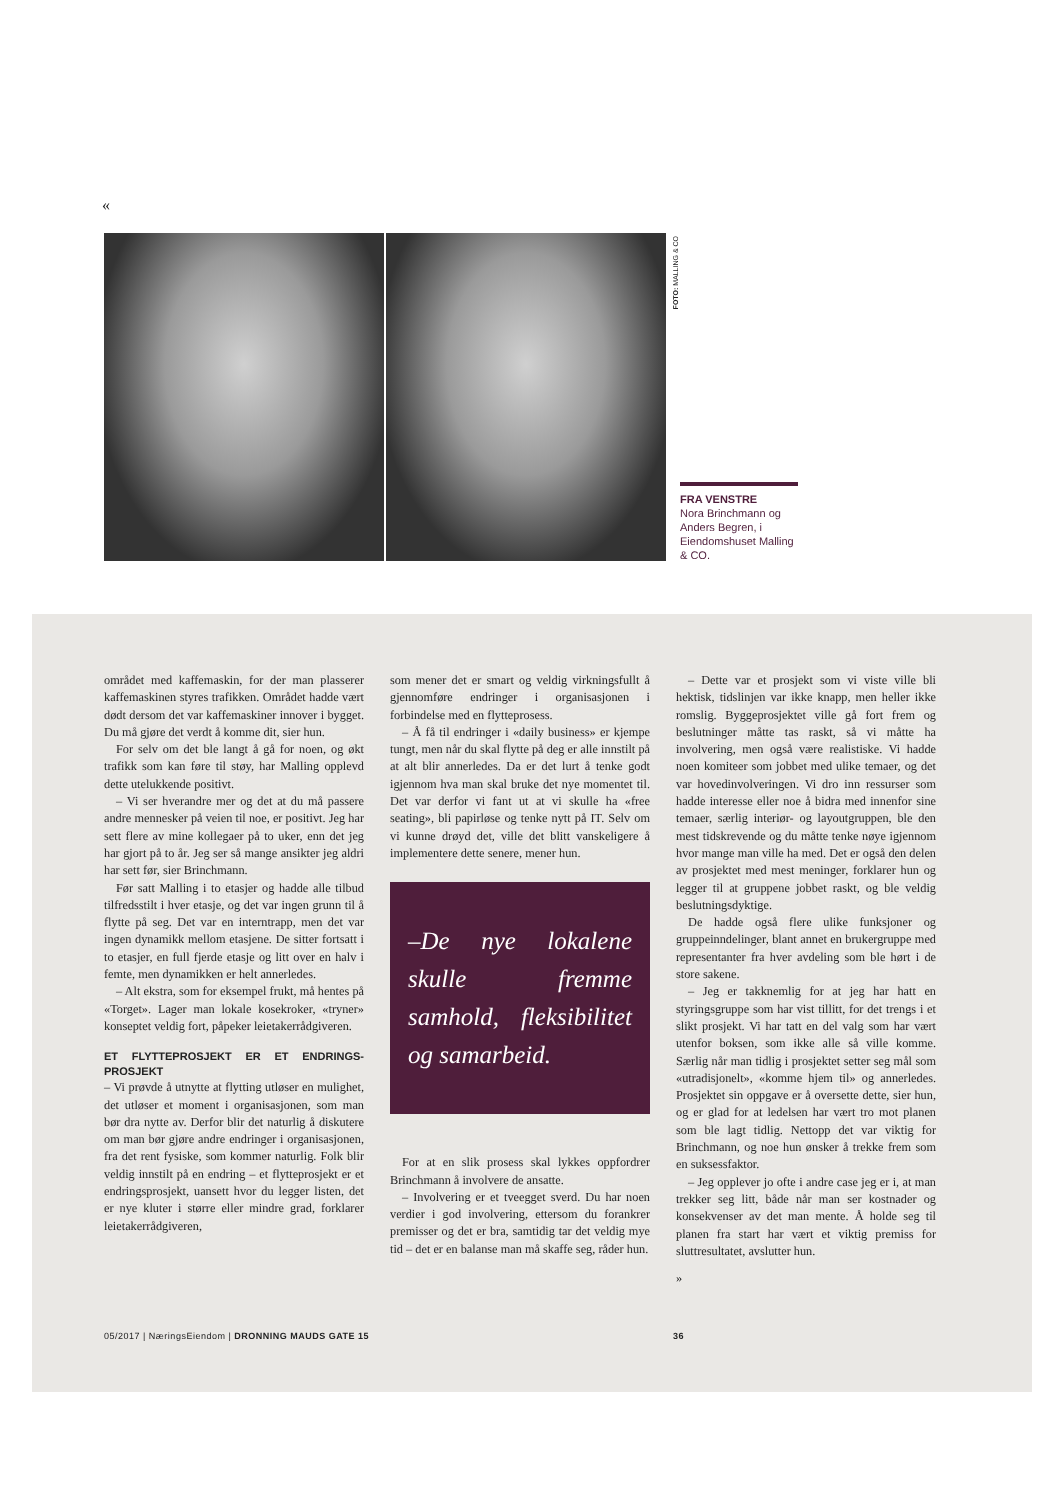«
FOTO: MALLING & CO
FRA VENSTRE
Nora Brinchmann og Anders Begren, i Eiendomshuset Malling & CO.
området med kaffemaskin, for der man plasserer kaffemaskinen styres trafikken. Området hadde vært dødt dersom det var kaffemaskiner innover i bygget. Du må gjøre det verdt å komme dit, sier hun.
For selv om det ble langt å gå for noen, og økt trafikk som kan føre til støy, har Malling opplevd dette utelukkende positivt.
– Vi ser hverandre mer og det at du må passere andre mennesker på veien til noe, er positivt. Jeg har sett flere av mine kollegaer på to uker, enn det jeg har gjort på to år. Jeg ser så mange ansikter jeg aldri har sett før, sier Brinchmann.
Før satt Malling i to etasjer og hadde alle tilbud tilfredsstilt i hver etasje, og det var ingen grunn til å flytte på seg. Det var en interntrapp, men det var ingen dynamikk mellom etasjene. De sitter fortsatt i to etasjer, en full fjerde etasje og litt over en halv i femte, men dynamikken er helt annerledes.
– Alt ekstra, som for eksempel frukt, må hentes på «Torget». Lager man lokale kosekroker, «tryner» konseptet veldig fort, påpeker leietakerrådgiveren.
ET FLYTTEPROSJEKT ER ET ENDRINGS-PROSJEKT
– Vi prøvde å utnytte at flytting utløser en mulighet, det utløser et moment i organisasjonen, som man bør dra nytte av. Derfor blir det naturlig å diskutere om man bør gjøre andre endringer i organisasjonen, fra det rent fysiske, som kommer naturlig. Folk blir veldig innstilt på en endring – et flytteprosjekt er et endringsprosjekt, uansett hvor du legger listen, det er nye kluter i større eller mindre grad, forklarer leietakerrådgiveren,
som mener det er smart og veldig virkningsfullt å gjennomføre endringer i organisasjonen i forbindelse med en flytteprosess.
– Å få til endringer i «daily business» er kjempe tungt, men når du skal flytte på deg er alle innstilt på at alt blir annerledes. Da er det lurt å tenke godt igjennom hva man skal bruke det nye momentet til. Det var derfor vi fant ut at vi skulle ha «free seating», bli papirløse og tenke nytt på IT. Selv om vi kunne drøyd det, ville det blitt vanskeligere å implementere dette senere, mener hun.
–De nye lokalene skulle fremme samhold, fleksibilitet og samarbeid.
For at en slik prosess skal lykkes oppfordrer Brinchmann å involvere de ansatte.
– Involvering er et tveegget sverd. Du har noen verdier i god involvering, ettersom du forankrer premisser og det er bra, samtidig tar det veldig mye tid – det er en balanse man må skaffe seg, råder hun.
– Dette var et prosjekt som vi viste ville bli hektisk, tidslinjen var ikke knapp, men heller ikke romslig. Byggeprosjektet ville gå fort frem og beslutninger måtte tas raskt, så vi måtte ha involvering, men også være realistiske. Vi hadde noen komiteer som jobbet med ulike temaer, og det var hovedinvolveringen. Vi dro inn ressurser som hadde interesse eller noe å bidra med innenfor sine temaer, særlig interiør- og layoutgruppen, ble den mest tidskrevende og du måtte tenke nøye igjennom hvor mange man ville ha med. Det er også den delen av prosjektet med mest meninger, forklarer hun og legger til at gruppene jobbet raskt, og ble veldig beslutningsdyktige.
De hadde også flere ulike funksjoner og gruppeinndelinger, blant annet en brukergruppe med representanter fra hver avdeling som ble hørt i de store sakene.
– Jeg er takknemlig for at jeg har hatt en styringsgruppe som har vist tillitt, for det trengs i et slikt prosjekt. Vi har tatt en del valg som har vært utenfor boksen, som ikke alle så ville komme. Særlig når man tidlig i prosjektet setter seg mål som «utradisjonelt», «komme hjem til» og annerledes. Prosjektet sin oppgave er å oversette dette, sier hun, og er glad for at ledelsen har vært tro mot planen som ble lagt tidlig. Nettopp det var viktig for Brinchmann, og noe hun ønsker å trekke frem som en suksessfaktor.
– Jeg opplever jo ofte i andre case jeg er i, at man trekker seg litt, både når man ser kostnader og konsekvenser av det man mente. Å holde seg til planen fra start har vært et viktig premiss for sluttresultatet, avslutter hun.
»
05/2017 | NæringsEiendom | DRONNING MAUDS GATE 15 36